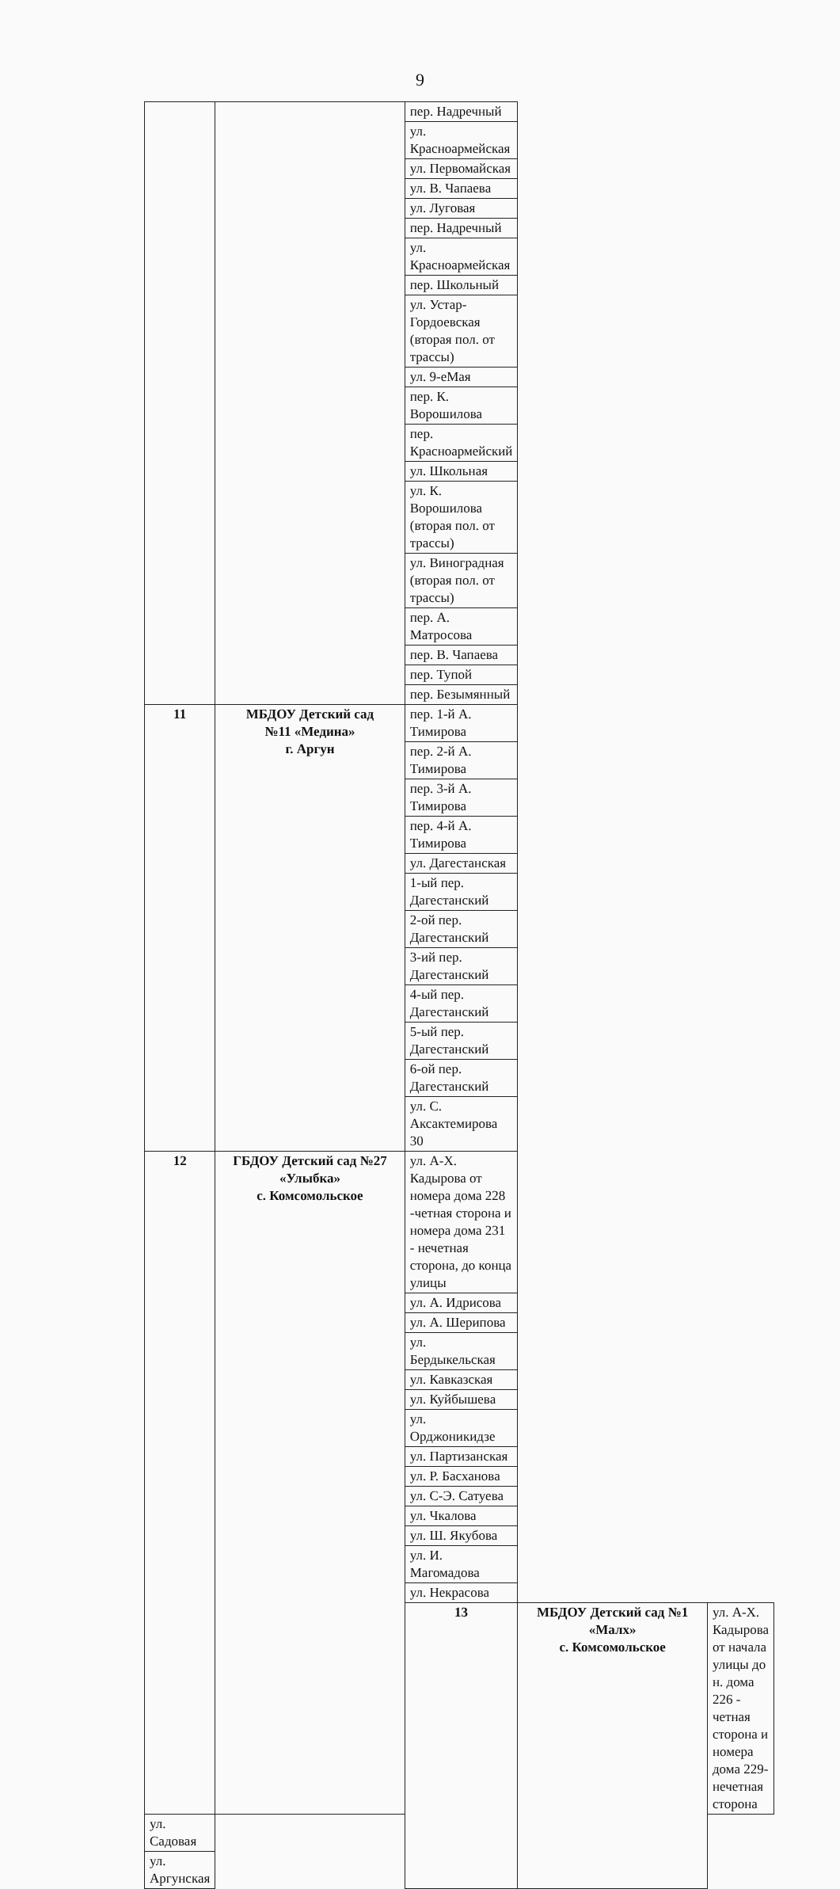9
| | | пер. Надречный | | |
| | | ул. Красноармейская | | |
| | | ул. Первомайская | | |
| | | ул. В. Чапаева | | |
| | | ул. Луговая | | |
| | | пер. Надречный | | |
| | | ул. Красноармейская | | |
| | | пер. Школьный | | |
| | | ул. Устар-Гордоевская (вторая пол. от трассы) | | |
| | | ул. 9-еМая | | |
| | | пер. К. Ворошилова | | |
| | | пер. Красноармейский | | |
| | | ул. Школьная | | |
| | | ул. К. Ворошилова (вторая пол. от трассы) | | |
| | | ул. Виноградная (вторая пол. от трассы) | | |
| | | пер. А. Матросова | | |
| | | пер. В. Чапаева | | |
| | | пер. Тупой | | |
| | | пер. Безымянный | | |
| 11 | МБДОУ Детский сад №11 «Медина» г. Аргун | пер. 1-й А. Тимирова | | |
| | | пер. 2-й А. Тимирова | | |
| | | пер. 3-й А. Тимирова | | |
| | | пер. 4-й А. Тимирова | | |
| | | ул. Дагестанская | | |
| | | 1-ый пер. Дагестанский | | |
| | | 2-ой пер. Дагестанский | | |
| | | 3-ий пер. Дагестанский | | |
| | | 4-ый пер. Дагестанский | | |
| | | 5-ый пер. Дагестанский | | |
| | | 6-ой пер. Дагестанский | | |
| | | ул. С. Аксактемирова 30 | | |
| 12 | ГБДОУ Детский сад №27 «Улыбка» с. Комсомольское | ул. А-Х. Кадырова от номера дома 228 -четная сторона и номера дома 231 - нечетная сторона, до конца улицы | | |
| | | ул. А. Идрисова | | |
| | | ул. А. Шерипова | | |
| | | ул. Бердыкельская | | |
| | | ул. Кавказская | | |
| | | ул. Куйбышева | | |
| | | ул. Орджоникидзе | | |
| | | ул. Партизанская | | |
| | | ул. Р. Басханова | | |
| | | ул. С-Э. Сатуева | | |
| | | ул. Чкалова | | |
| | | ул. Ш. Якубова | | |
| | | ул. И. Магомадова | | |
| | | ул. Некрасова | | |
| | | 13 | МБДОУ Детский сад №1 «Малх» с. Комсомольское | ул. А-Х. Кадырова от начала улицы до н. дома 226 - четная сторона и номера дома 229- нечетная сторона |
| ул. Садовая | | | | |
| ул. Аргунская | | | | |